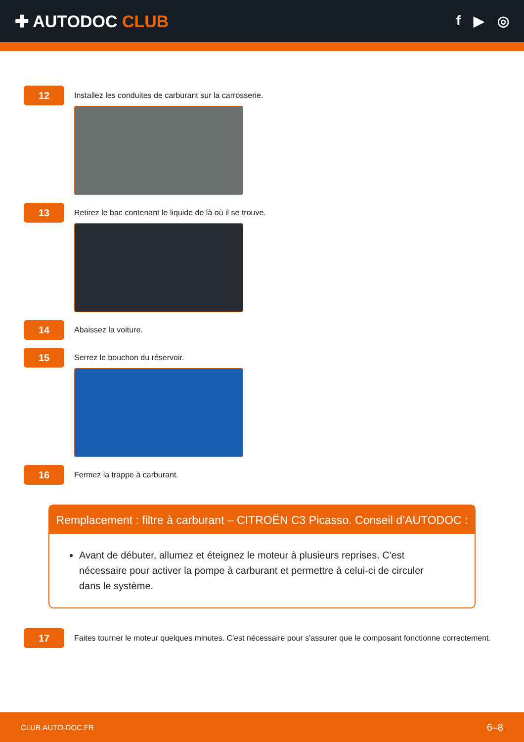✚ AUTODOC CLUB
f ▶ ◎
12
Installez les conduites de carburant sur la carrosserie.
13
Retirez le bac contenant le liquide de là où il se trouve.
14
Abaissez la voiture.
15
Serrez le bouchon du réservoir.
16
Fermez la trappe à carburant.
Remplacement : filtre à carburant – CITROËN C3 Picasso. Conseil d’AUTODOC :
Avant de débuter, allumez et éteignez le moteur à plusieurs reprises. C'est nécessaire pour activer la pompe à carburant et permettre à celui-ci de circuler dans le système.
17
Faites tourner le moteur quelques minutes. C'est nécessaire pour s'assurer que le composant fonctionne correctement.
CLUB.AUTO-DOC.FR 6–8